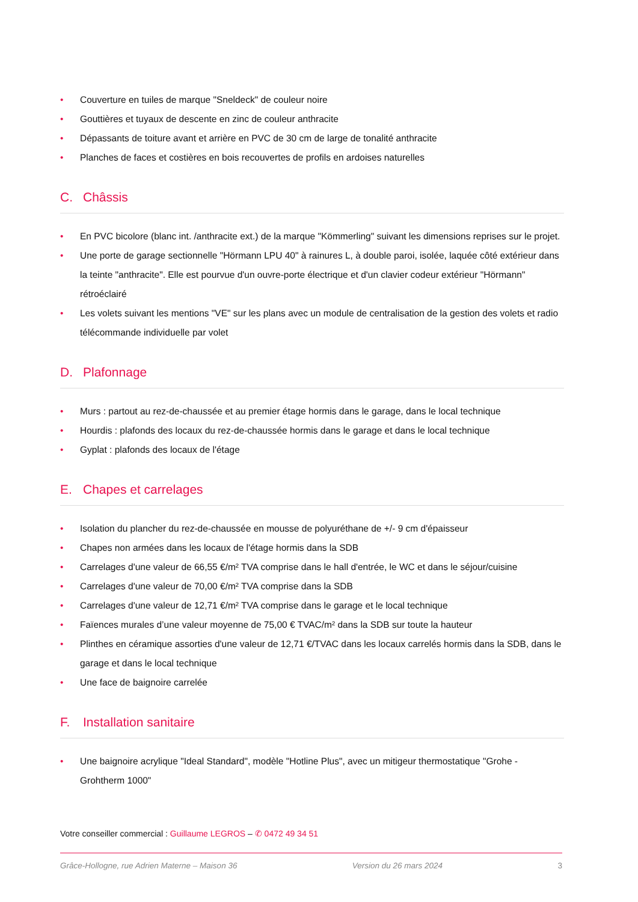• Couverture en tuiles de marque "Sneldeck" de couleur noire
• Gouttières et tuyaux de descente en zinc de couleur anthracite
• Dépassants de toiture avant et arrière en PVC de 30 cm de large de tonalité anthracite
• Planches de faces et costières en bois recouvertes de profils en ardoises naturelles
C. Châssis
• En PVC bicolore (blanc int. /anthracite ext.) de la marque "Kömmerling" suivant les dimensions reprises sur le projet.
• Une porte de garage sectionnelle "Hörmann LPU 40" à rainures L, à double paroi, isolée, laquée côté extérieur dans la teinte "anthracite". Elle est pourvue d'un ouvre-porte électrique et d'un clavier codeur extérieur "Hörmann" rétroéclairé
• Les volets suivant les mentions "VE" sur les plans avec un module de centralisation de la gestion des volets et radio télécommande individuelle par volet
D. Plafonnage
• Murs : partout au rez-de-chaussée et au premier étage hormis dans le garage, dans le local technique
• Hourdis : plafonds des locaux du rez-de-chaussée hormis dans le garage et dans le local technique
• Gyplat : plafonds des locaux de l'étage
E. Chapes et carrelages
• Isolation du plancher du rez-de-chaussée en mousse de polyuréthane de +/- 9 cm d'épaisseur
• Chapes non armées dans les locaux de l'étage hormis dans la SDB
• Carrelages d'une valeur de 66,55 €/m² TVA comprise dans le hall d'entrée, le WC et dans le séjour/cuisine
• Carrelages d'une valeur de 70,00 €/m² TVA comprise dans la SDB
• Carrelages d'une valeur de 12,71 €/m² TVA comprise dans le garage et le local technique
• Faïences murales d’une valeur moyenne de 75,00 € TVAC/m² dans la SDB sur toute la hauteur
• Plinthes en céramique assorties d'une valeur de 12,71 €/TVAC dans les locaux carrelés hormis dans la SDB, dans le garage et dans le local technique
• Une face de baignoire carrelée
F. Installation sanitaire
• Une baignoire acrylique "Ideal Standard", modèle "Hotline Plus", avec un mitigeur thermostatique "Grohe - Grohtherm 1000"
Votre conseiller commercial : Guillaume LEGROS – ✆ 0472 49 34 51
Grâce-Hollogne, rue Adrien Materne – Maison 36 Version du 26 mars 2024 3